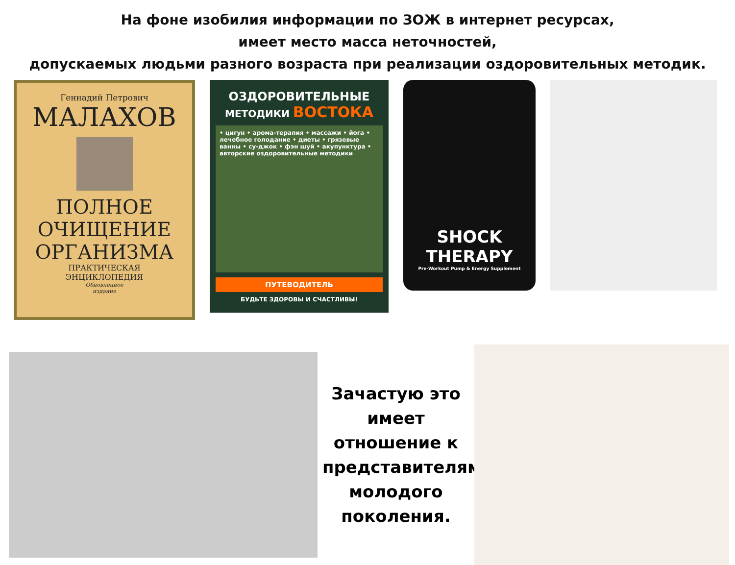На фоне изобилия информации по ЗОЖ в интернет ресурсах,
имеет место масса неточностей,
допускаемых людьми разного возраста при реализации оздоровительных методик.
Геннадий Петрович
МАЛАХОВ
ПОЛНОЕ
ОЧИЩЕНИЕ
ОРГАНИЗМА
ПРАКТИЧЕСКАЯ
ЭНЦИКЛОПЕДИЯ
Обновленное
издание
ОЗДОРОВИТЕЛЬНЫЕ
МЕТОДИКИ ВОСТОКА
• цигун • арома-терапия • массажи • йога • лечебное голодание • диеты • грязевые ванны • су-джок • фэн шуй • акупунктура • авторские оздоровительные методики
ПУТЕВОДИТЕЛЬ
БУДЬТЕ ЗДОРОВЫ И СЧАСТЛИВЫ!
SHOCK THERAPY
Pre-Workout Pump & Energy Supplement
Зачастую это имеет отношение к представителям молодого поколения.